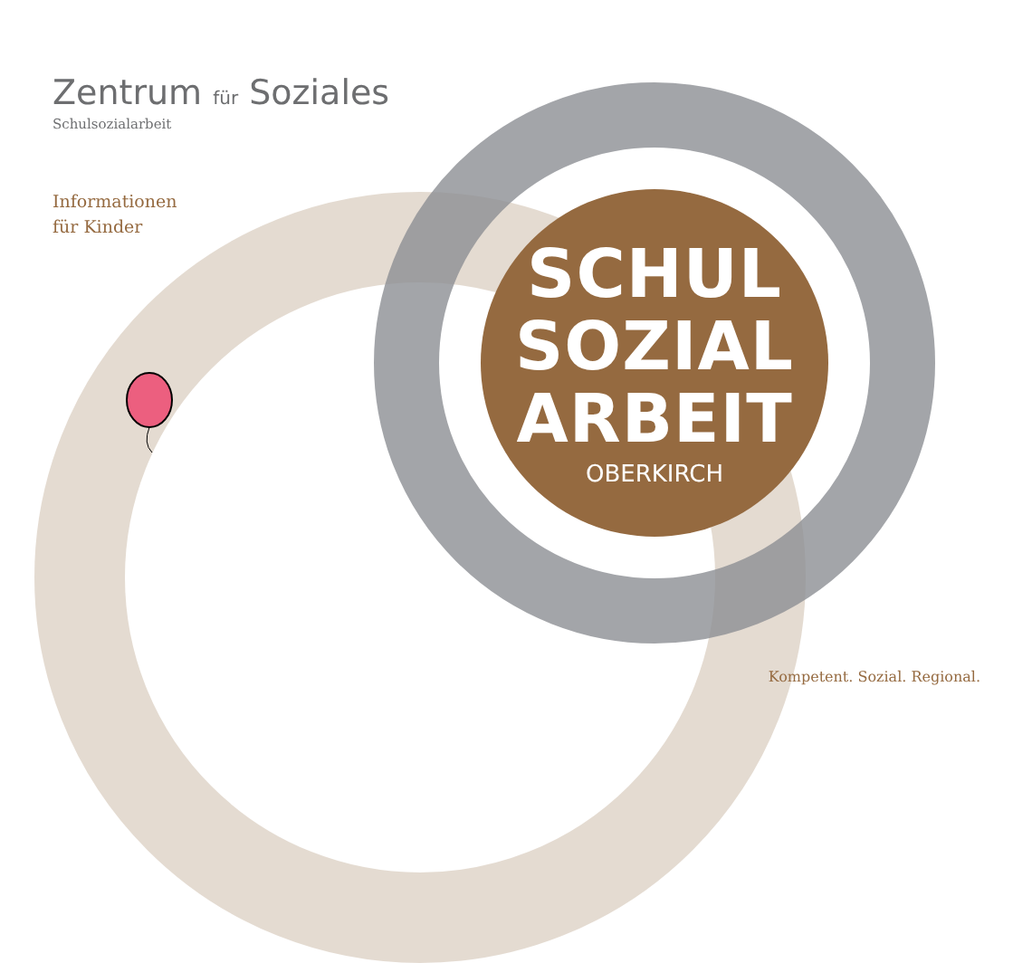Zentrum für Soziales
Schulsozialarbeit
Informationen
für Kinder
SCHUL
SOZIAL
ARBEIT
OBERKIRCH
Kompetent. Sozial. Regional.